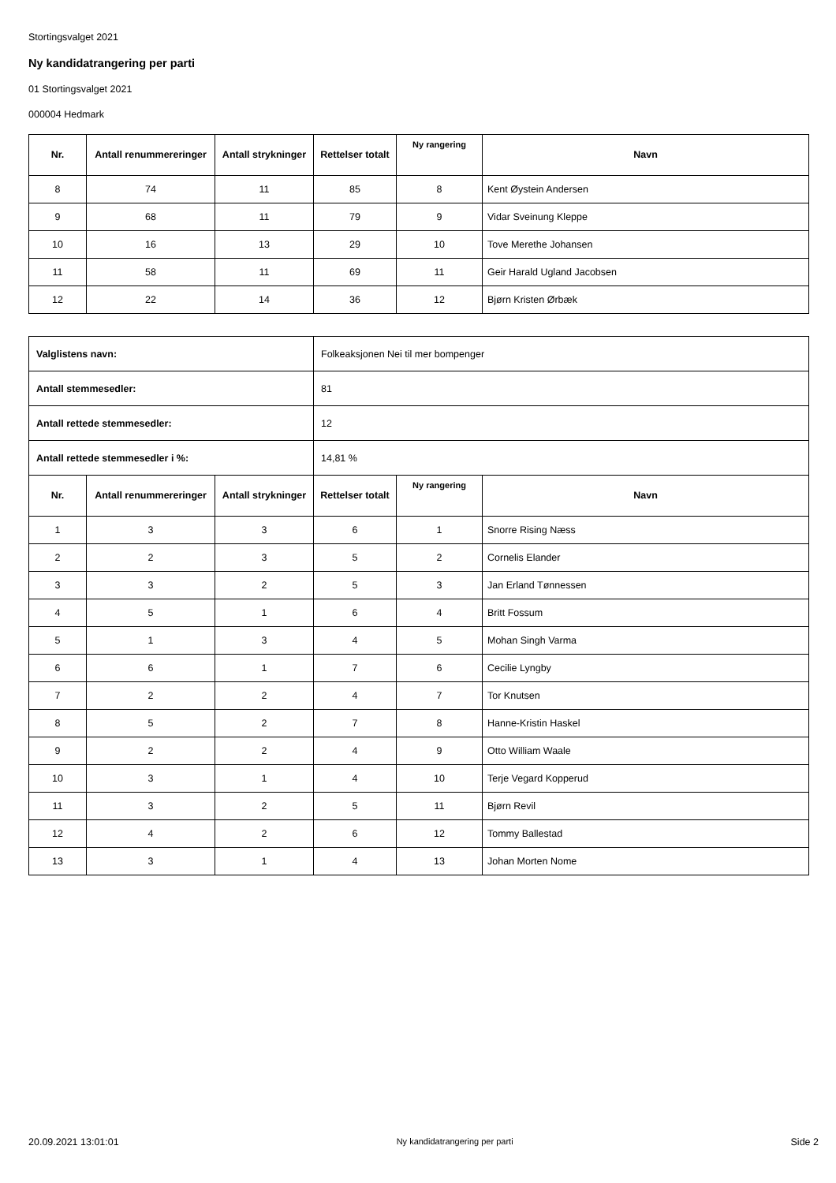Stortingsvalget 2021
Ny kandidatrangering per parti
01 Stortingsvalget 2021
000004 Hedmark
| Nr. | Antall renummereringer | Antall strykninger | Rettelser totalt | Ny rangering | Navn |
| --- | --- | --- | --- | --- | --- |
| 8 | 74 | 11 | 85 | 8 | Kent Øystein Andersen |
| 9 | 68 | 11 | 79 | 9 | Vidar Sveinung Kleppe |
| 10 | 16 | 13 | 29 | 10 | Tove Merethe Johansen |
| 11 | 58 | 11 | 69 | 11 | Geir Harald Ugland Jacobsen |
| 12 | 22 | 14 | 36 | 12 | Bjørn Kristen Ørbæk |
| Valglistens navn: | | | Folkeaksjonen Nei til mer bompenger | | |
| Antall stemmesedler: | | | 81 | | |
| Antall rettede stemmesedler: | | | 12 | | |
| Antall rettede stemmesedler i %: | | | 14,81 % | | |
| Nr. | Antall renummereringer | Antall strykninger | Rettelser totalt | Ny rangering | Navn |
| 1 | 3 | 3 | 6 | 1 | Snorre Rising Næss |
| 2 | 2 | 3 | 5 | 2 | Cornelis Elander |
| 3 | 3 | 2 | 5 | 3 | Jan Erland Tønnessen |
| 4 | 5 | 1 | 6 | 4 | Britt Fossum |
| 5 | 1 | 3 | 4 | 5 | Mohan Singh Varma |
| 6 | 6 | 1 | 7 | 6 | Cecilie Lyngby |
| 7 | 2 | 2 | 4 | 7 | Tor Knutsen |
| 8 | 5 | 2 | 7 | 8 | Hanne-Kristin Haskel |
| 9 | 2 | 2 | 4 | 9 | Otto William Waale |
| 10 | 3 | 1 | 4 | 10 | Terje Vegard Kopperud |
| 11 | 3 | 2 | 5 | 11 | Bjørn Revil |
| 12 | 4 | 2 | 6 | 12 | Tommy Ballestad |
| 13 | 3 | 1 | 4 | 13 | Johan Morten Nome |
20.09.2021 13:01:01 Ny kandidatrangering per parti Side 2